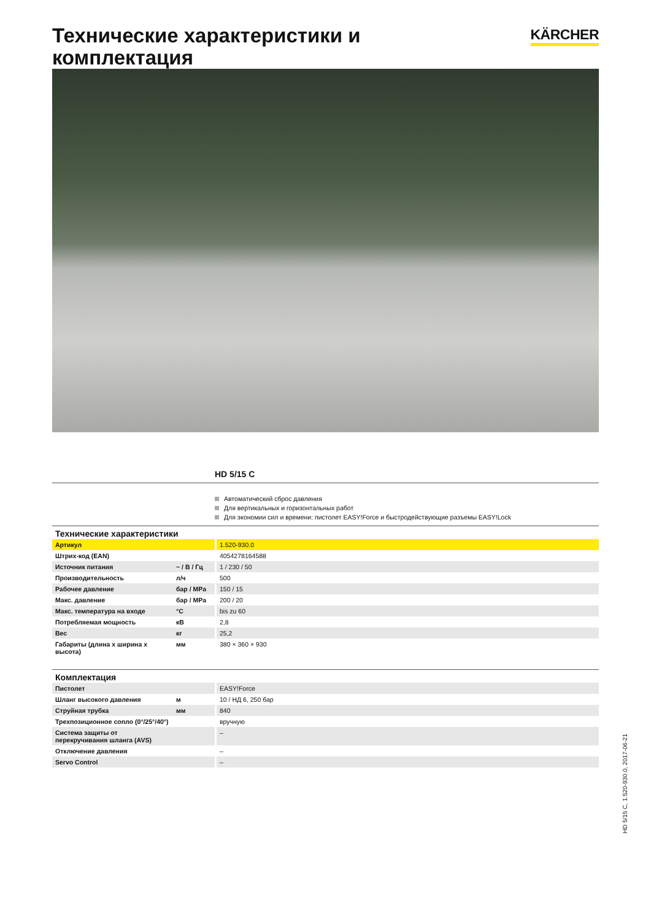Технические характеристики и комплектация
KÄRCHER
HD 5/15 C
Автоматический сброс давления
Для вертикальных и горизонтальных работ
Для экономии сил и времени: пистолет EASY!Force и быстродействующие разъемы EASY!Lock
| Технические характеристики | | |
| --- | --- | --- |
| Артикул | | 1.520-930.0 |
| Штрих-код (EAN) | | 4054278164588 |
| Источник питания | ~ / В / Гц | 1 / 230 / 50 |
| Производительность | л/ч | 500 |
| Рабочее давление | бар / MPa | 150 / 15 |
| Макс. давление | бар / MPa | 200 / 20 |
| Макс. температура на входе | °C | bis zu 60 |
| Потребляемая мощность | кВ | 2,8 |
| Вес | кг | 25,2 |
| Габариты (длина x ширина x высота) | мм | 380 × 360 × 930 |
| Комплектация | | |
| --- | --- | --- |
| Пистолет | | EASY!Force |
| Шланг высокого давления | м | 10 / НД 6, 250 бар |
| Струйная трубка | мм | 840 |
| Трехпозиционное сопло (0°/25°/40°) | | вручную |
| Система защиты от перекручивания шланга (AVS) | | – |
| Отключение давления | | – |
| Servo Control | | – |
HD 5/15 C, 1.520-930.0, 2017-06-21